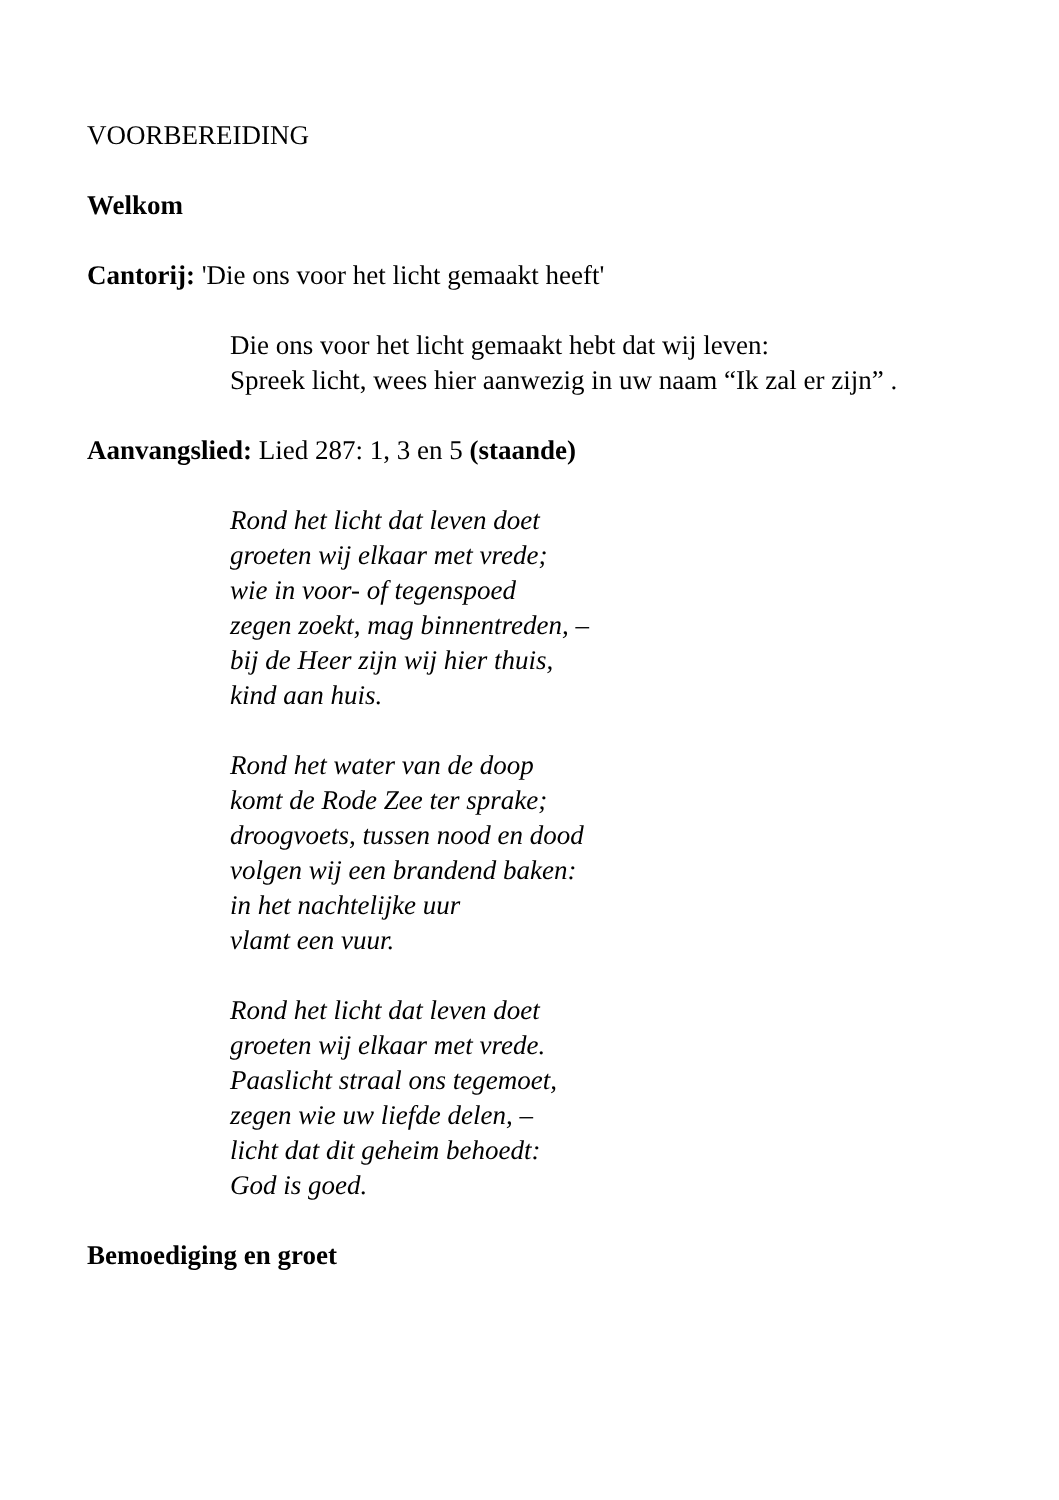VOORBEREIDING
Welkom
Cantorij: 'Die ons voor het licht gemaakt heeft'
Die ons voor het licht gemaakt hebt dat wij leven:
Spreek licht, wees hier aanwezig in uw naam “Ik zal er zijn” .
Aanvangslied: Lied 287: 1, 3 en 5 (staande)
Rond het licht dat leven doet
groeten wij elkaar met vrede;
wie in voor- of tegenspoed
zegen zoekt, mag binnentreden, –
bij de Heer zijn wij hier thuis,
kind aan huis.
Rond het water van de doop
komt de Rode Zee ter sprake;
droogvoets, tussen nood en dood
volgen wij een brandend baken:
in het nachtelijke uur
vlamt een vuur.
Rond het licht dat leven doet
groeten wij elkaar met vrede.
Paaslicht straal ons tegemoet,
zegen wie uw liefde delen, –
licht dat dit geheim behoedt:
God is goed.
Bemoediging en groet